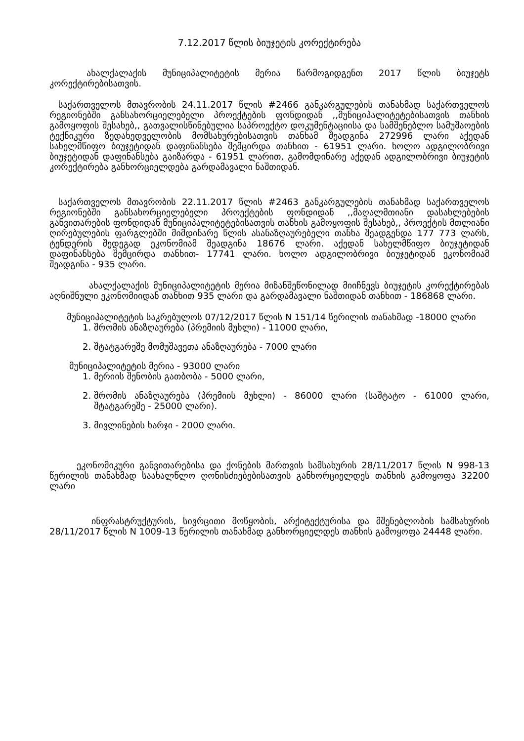7.12.2017 წლის ბიუჯეტის კორექტირება
ახალქალაქის მუნიციპალიტეტის მერია წარმოგიდგენთ 2017 წლის ბიუჯეტს კორექტირებისათვის.
საქართველოს მთავრობის 24.11.2017 წლის #2466 განკარგულების თანახმად საქართველოს რეგიონებში განსახორციელებელი პროექტების ფონდიდან ,,მუნიციპალიტეტებისათვის თანხის გამოყოფის შესახებ,, გათვალისწინებულია საპროექტო დოკუმენტაციისა და სამშენებლო სამუშაოების ტექნიკური ზედახედველობის მომსახურებისათვის თანხამ შეადგინა 272996 ლარი აქედან სახელმწიფო ბიუჯეტიდან დაფინანსება შემცირდა თანხით - 61951 ლარი. ხოლო ადგილობრივი ბიუჯეტიდან დაფინანსება გაიზარდა - 61951 ლარით, გამომდინარე აქედან ადგილობრივი ბიუჯეტის კორექტირება განხორციელდება გარდამავალი ნაშთიდან.
საქართველოს მთავრობის 22.11.2017 წლის #2463 განკარგულების თანახმად საქართველოს რეგიონებში განსახორციელებელი პროექტების ფონდიდან ,,მაღალმთიანი დასახლებების განვითარების ფონდიდან მუნიციპალიტეტებისათვის თანხის გამოყოფის შესახებ,, პროექტის მთლიანი ღირებულების ფარგლებში მიმდინარე წლის ასანაზღაურებელი თანხა შეადგენდა 177 773 ლარს, ტენდერის შედეგად ეკონომიამ შეადგინა 18676 ლარი. აქედან სახელმწიფო ბიუჯეტიდან დაფინანსება შემცირდა თანხით- 17741 ლარი. ხოლო ადგილობრივი ბიუჯეტიდან ეკონომიამ შეადგინა - 935 ლარი.
ახალქალაქის მუნიციპალიტეტის მერია მიზანშეწონილად მიიჩნევს ბიუჯეტის კორექტირებას აღნიშნული ეკონომიიდან თანხით 935 ლარი და გარდამავალი ნაშთიდან თანხით - 186868 ლარი.
მუნიციპალიტეტის საკრებულოს 07/12/2017 წლის N 151/14 წერილის თანახმად -18000 ლარი
1. შრომის ანაზღაურება (პრემიის მუხლი) - 11000 ლარი,
2. შტატგარეშე მომუშავეთა ანაზღაურება - 7000 ლარი
მუნიციპალიტეტის მერია - 93000 ლარი
1. მერიის შენობის გათბობა - 5000 ლარი,
2. შრომის ანაზღაურება (პრემიის მუხლი) - 86000 ლარი (საშტატო - 61000 ლარი, შტატგარეშე - 25000 ლარი).
3. მივლინების ხარჯი - 2000 ლარი.
ეკონომიკური განვითარებისა და ქონების მართვის სამსახურის 28/11/2017 წლის N 998-13 წერილის თანახმად საახალწლო ღონისძიებებისათვის განხორციელდეს თანხის გამოყოფა 32200 ლარი
ინფრასტრუქტურის, სივრცითი მოწყობის, არქიტექტურისა და მშენებლობის სამსახურის 28/11/2017 წლის N 1009-13 წერილის თანახმად განხორციელდეს თანხის გამოყოფა 24448 ლარი.